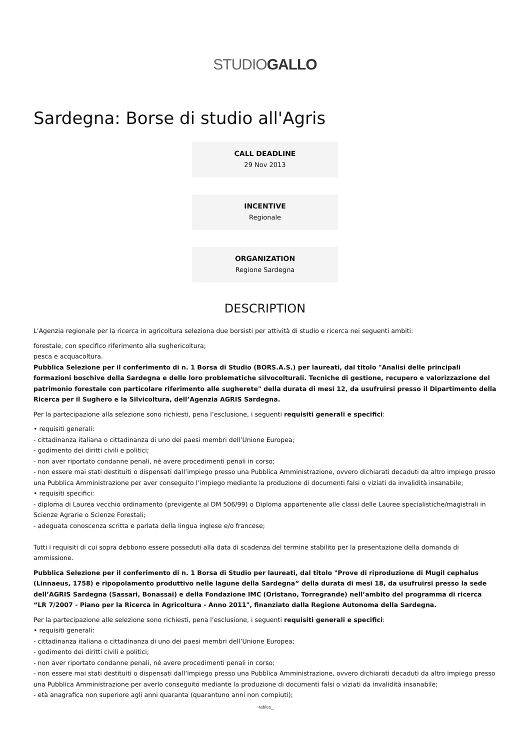STUDIOGALLO
Sardegna: Borse di studio all'Agris
CALL DEADLINE
29 Nov 2013
INCENTIVE
Regionale
ORGANIZATION
Regione Sardegna
DESCRIPTION
L'Agenzia regionale per la ricerca in agricoltura seleziona due borsisti per attività di studio e ricerca nei seguenti ambiti:
forestale, con specifico riferimento alla sughericoltura;
pesca e acquacoltura.
Pubblica Selezione per il conferimento di n. 1 Borsa di Studio (BORS.A.S.) per laureati, dal titolo "Analisi delle principali formazioni boschive della Sardegna e delle loro problematiche silvocolturali. Tecniche di gestione, recupero e valorizzazione del patrimonio forestale con particolare riferimento alle sugherete" della durata di mesi 12, da usufruirsi presso il Dipartimento della Ricerca per il Sughero e la Silvicoltura, dell’Agenzia AGRIS Sardegna.
Per la partecipazione alla selezione sono richiesti, pena l’esclusione, i seguenti requisiti generali e specifici:
• requisiti generali:
- cittadinanza italiana o cittadinanza di uno dei paesi membri dell’Unione Europea;
- godimento dei diritti civili e politici;
- non aver riportato condanne penali, né avere procedimenti penali in corso;
- non essere mai stati destituiti o dispensati dall’impiego presso una Pubblica Amministrazione, ovvero dichiarati decaduti da altro impiego presso una Pubblica Amministrazione per aver conseguito l’impiego mediante la produzione di documenti falsi o viziati da invalidità insanabile;
• requisiti specifici:
- diploma di Laurea vecchio ordinamento (previgente al DM 506/99) o Diploma appartenente alle classi delle Lauree specialistiche/magistrali in Scienze Agrarie o Scienze Forestali;
- adeguata conoscenza scritta e parlata della lingua inglese e/o francese;
Tutti i requisiti di cui sopra debbono essere posseduti alla data di scadenza del termine stabilito per la presentazione della domanda di ammissione.
Pubblica Selezione per il conferimento di n. 1 Borsa di Studio per laureati, dal titolo "Prove di riproduzione di Mugil cephalus (Linnaeus, 1758) e ripopolamento produttivo nelle lagune della Sardegna” della durata di mesi 18, da usufruirsi presso la sede dell’AGRIS Sardegna (Sassari, Bonassai) e della Fondazione IMC (Oristano, Torregrande) nell’ambito del programma di ricerca “LR 7/2007 - Piano per la Ricerca in Agricoltura - Anno 2011", finanziato dalla Regione Autonoma della Sardegna.
Per la partecipazione alle selezione sono richiesti, pena l’esclusione, i seguenti requisiti generali e specifici:
• requisiti generali:
- cittadinanza italiana o cittadinanza di uno dei paesi membri dell’Unione Europea;
- godimento dei diritti civili e politici;
- non aver riportato condanne penali, né avere procedimenti penali in corso;
- non essere mai stati destituiti o dispensati dall’impiego presso una Pubblica Amministrazione, ovvero dichiarati decaduti da altro impiego presso una Pubblica Amministrazione per averlo conseguito mediante la produzione di documenti falsi o viziati da invalidità insanabile;
- età anagrafica non superiore agli anni quaranta (quarantuno anni non compiuti);
~tables_